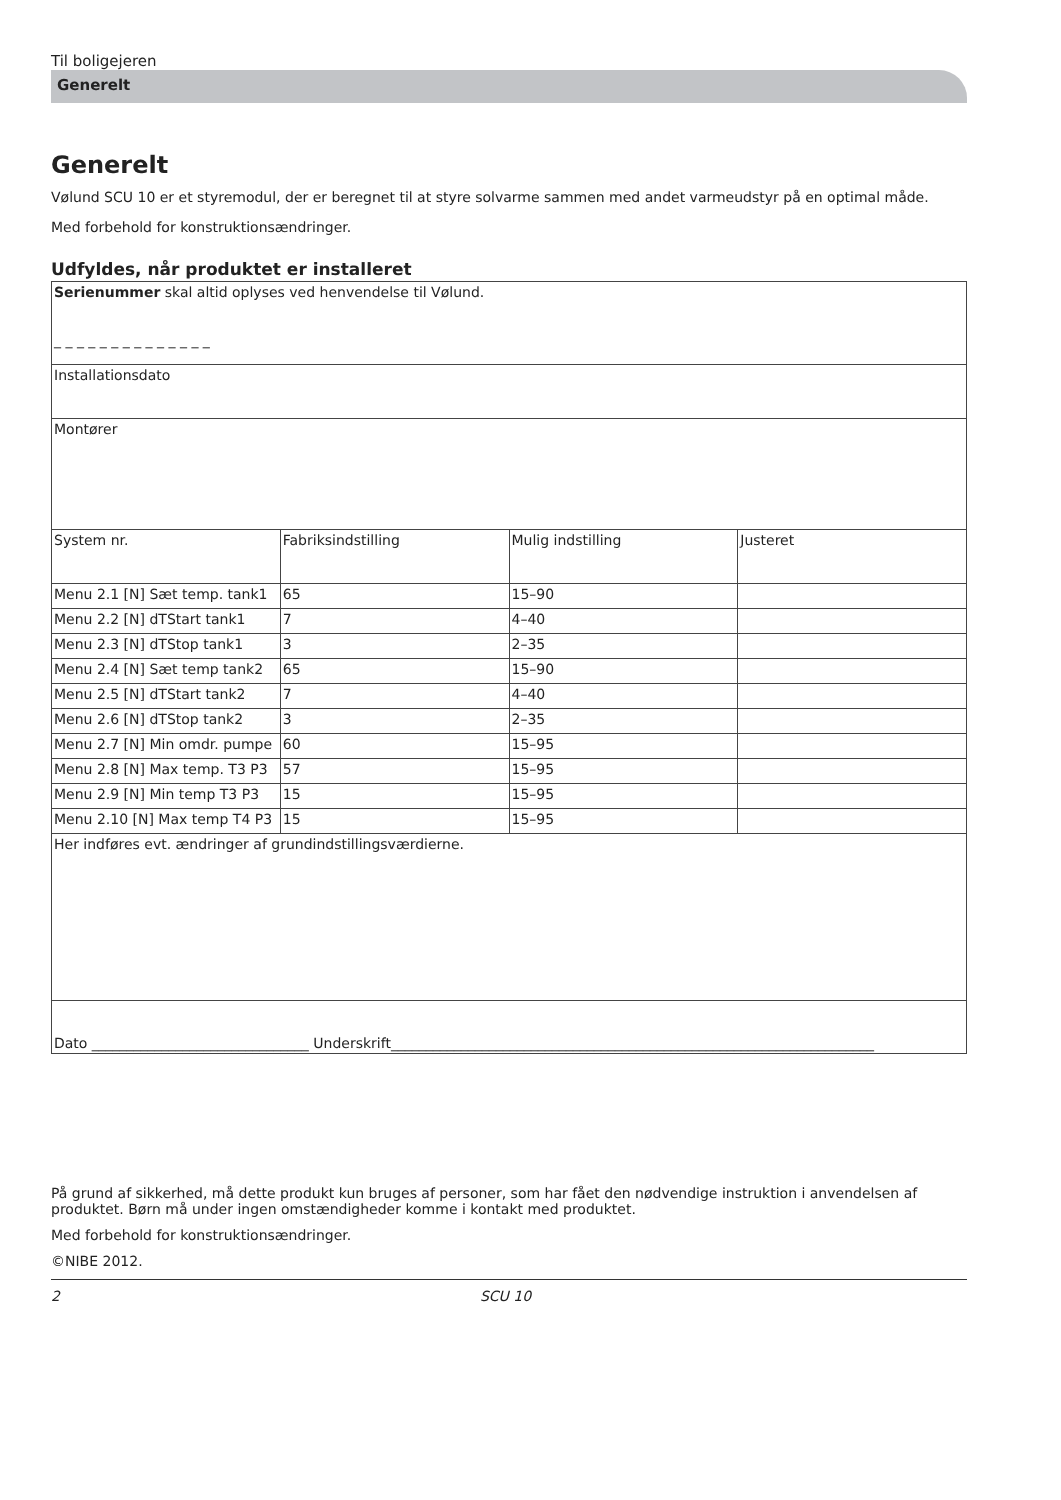Til boligejeren
Generelt
Generelt
Vølund SCU 10 er et styremodul, der er beregnet til at styre solvarme sammen med andet varmeudstyr på en optimal måde.
Med forbehold for konstruktionsændringer.
Udfyldes, når produktet er installeret
| Serienummer skal altid oplyses ved henvendelse til Vølund. _ _ _ _ _ _ _ _ _ _ _ _ _ _ | | | |
| Installationsdato | | | |
| Montører | | | |
| System nr. | Fabriksindstilling | Mulig indstilling | Justeret |
| Menu 2.1 [N] Sæt temp. tank1 | 65 | 15–90 | |
| Menu 2.2 [N] dTStart tank1 | 7 | 4–40 | |
| Menu 2.3 [N] dTStop tank1 | 3 | 2–35 | |
| Menu 2.4 [N] Sæt temp tank2 | 65 | 15–90 | |
| Menu 2.5 [N] dTStart tank2 | 7 | 4–40 | |
| Menu 2.6 [N] dTStop tank2 | 3 | 2–35 | |
| Menu 2.7 [N] Min omdr. pumpe | 60 | 15–95 | |
| Menu 2.8 [N] Max temp. T3 P3 | 57 | 15–95 | |
| Menu 2.9 [N] Min temp T3 P3 | 15 | 15–95 | |
| Menu 2.10 [N] Max temp T4 P3 | 15 | 15–95 | |
| Her indføres evt. ændringer af grundindstillingsværdierne. | | | |
| Dato _______________________________ Underskrift_____________________________________________________________________ | | | |
På grund af sikkerhed, må dette produkt kun bruges af personer, som har fået den nødvendige instruktion i anvendelsen af produktet. Børn må under ingen omstændigheder komme i kontakt med produktet.
Med forbehold for konstruktionsændringer.
©NIBE 2012.
2 SCU 10